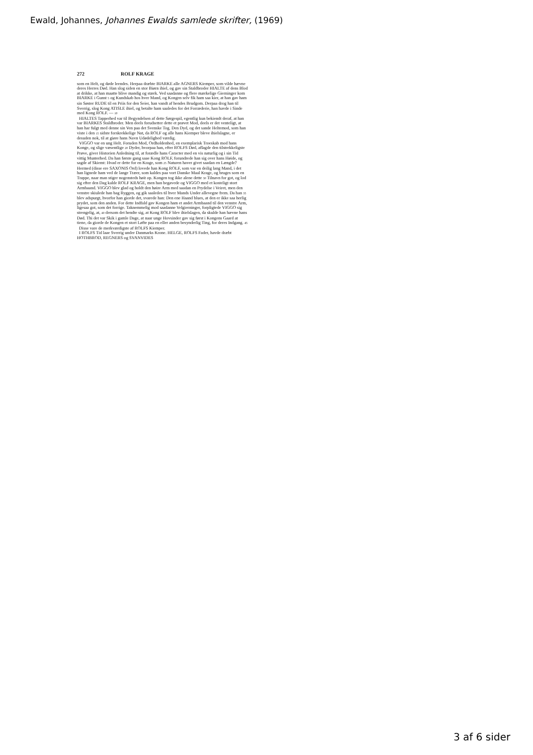Ewald, Johannes, Johannes Ewalds samlede skrifter, (1969)
272 ROLF KRAGE
som en Helt, og døde leendes. Herpaa dræbte BIARKE alle AGNERS Kiemper, som vilde hævne deres Herres Død. Han slog siden en stor Biørn ihiel, og gav sin Staldbroder HIALTE af dens Blod at drikke, at han maatte blive mandig og stærk. Ved saadanne og flere mærkelige Gierninger kom BIARKE i Gunst 5 og Kundskab hos hver Mand, og Kongen selv fik ham saa kier, at han gav ham sin Søster RUDE til en Priis for den Seier, han vandt af hendes Brudgom. Derpaa drog han til Sverrig, slog Kong ATISLE ihiel, og betalte ham saaledes for det Forræderie, han havde i Sinde med Kong ROLF. — 10
HIALTES Tapperhed var til Begyndelsen af dette Sørgespil, egentlig kun bekiendt deraf, at han var BIARKES Staldbroder. Men deels forudsetter dette et prøvet Mod, deels er det venteligt, at han har fulgt med denne sin Ven paa det Svenske Tog. Den Dyd, og det sande Heltemod, som han viste i den 15 sidste forskrekkelige Nat, da ROLF og alle hans Kiemper bleve ihielslagne, er desuden nok, til at giøre hans Navn Udødelighed værdig.
VIGGO var en ung Helt. Foruden Mod, Ordholdenhed, en exemplarisk Troeskab mod hans Konge, og slige væsentlige 20 Dyder, hvorpaa han, efter ROLFS Død, aflagde den tilstrekkeligste Prøve, giver Historien Anledning til, at forædle hans Caracter med en vis naturlig og i sin Tid vittig Munterhed. Da han første gang saae Kong ROLF, forundrede han sig over hans Høide, og sagde af Skiemt: Hvad er dette for en Krage, som 25 Naturen haver givet saadan en Længde? Hermed (disse ere SAXONIS Ord) lovede han Kong ROLF, som var en deilig lang Mand, i det han lignede ham ved de lange Træer, som kaldes paa vort Danske Maal Krage, og bruges som en Trappe, naar man stiger nogensteds høit op. Kongen tog ikke alene dette 30 Tilnavn for got, og lod sig efter den Dag kalde ROLF KRAGE, men han begavede og VIGGO med et kosteligt stort Armbaand. VIGGO blev glad og holdt den høire Arm med saadan en Prydelse i Veiret, men den venstre skiulede han bag Ryggen, og gik saaledes til hver Mands Under allevegne frem. Da han 35 blev adspurgt, hvorfor han giorde det, svarede han: Den ene Haand blues, at den er ikke saa herlig prydet, som den anden. For dette Indfald gav Kongen ham et andet Armbaand til den venstre Arm, ligesaa got, som det forrige. Taknemmelig mod saadanne Velgierninger, forpligtede VIGGO sig strengelig, at, 40 dersom det hendte sig, at Kong ROLF blev ihielslagen, da skulde han hævne hans Død. Thi det var Skik i gamle Dage, at naar unge Hovsinder gav sig først i Kongens Gaard at tiene, da giorde de Kongen et stort Løfte paa en eller anden besynderlig Ting, for deres Indgang. 45
Disse vare de merkværdigste af ROLFS Kiemper.
I ROLFS Tid laae Sverrig under Danmarks Krone. HELGE, ROLFS Fader, havde dræbt HOTHBROD, REGNERS og SVANVIDES
3 af 6 sider